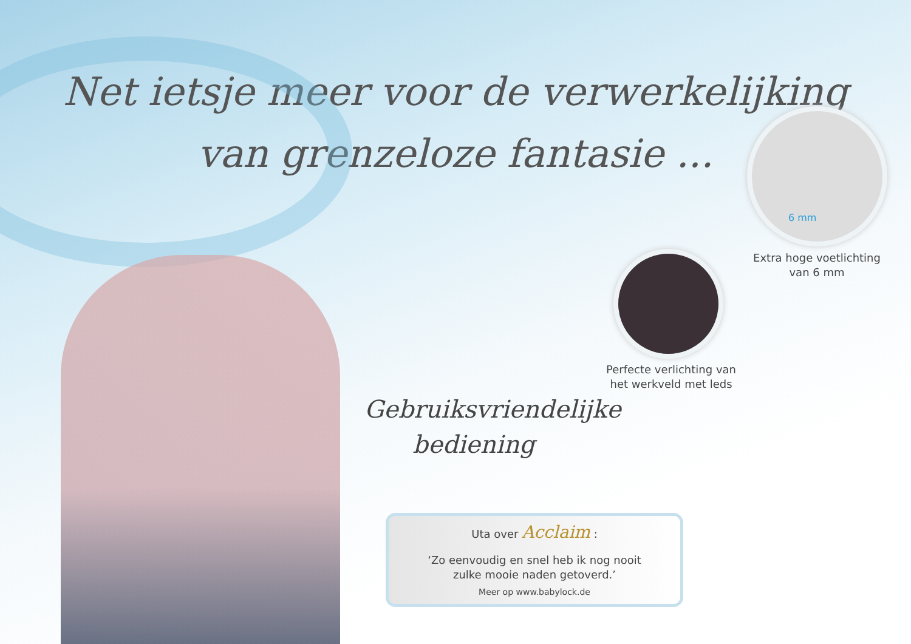Net ietsje meer voor de verwerkelijking
van grenzeloze fantasie ...
6 mm
Extra hoge voetlichting
van 6 mm
Perfecte verlichting van
het werkveld met leds
Gebruiksvriendelijke
bediening
Uta over Acclaim :
‘Zo eenvoudig en snel heb ik nog nooit
zulke mooie naden getoverd.’
Meer op www.babylock.de